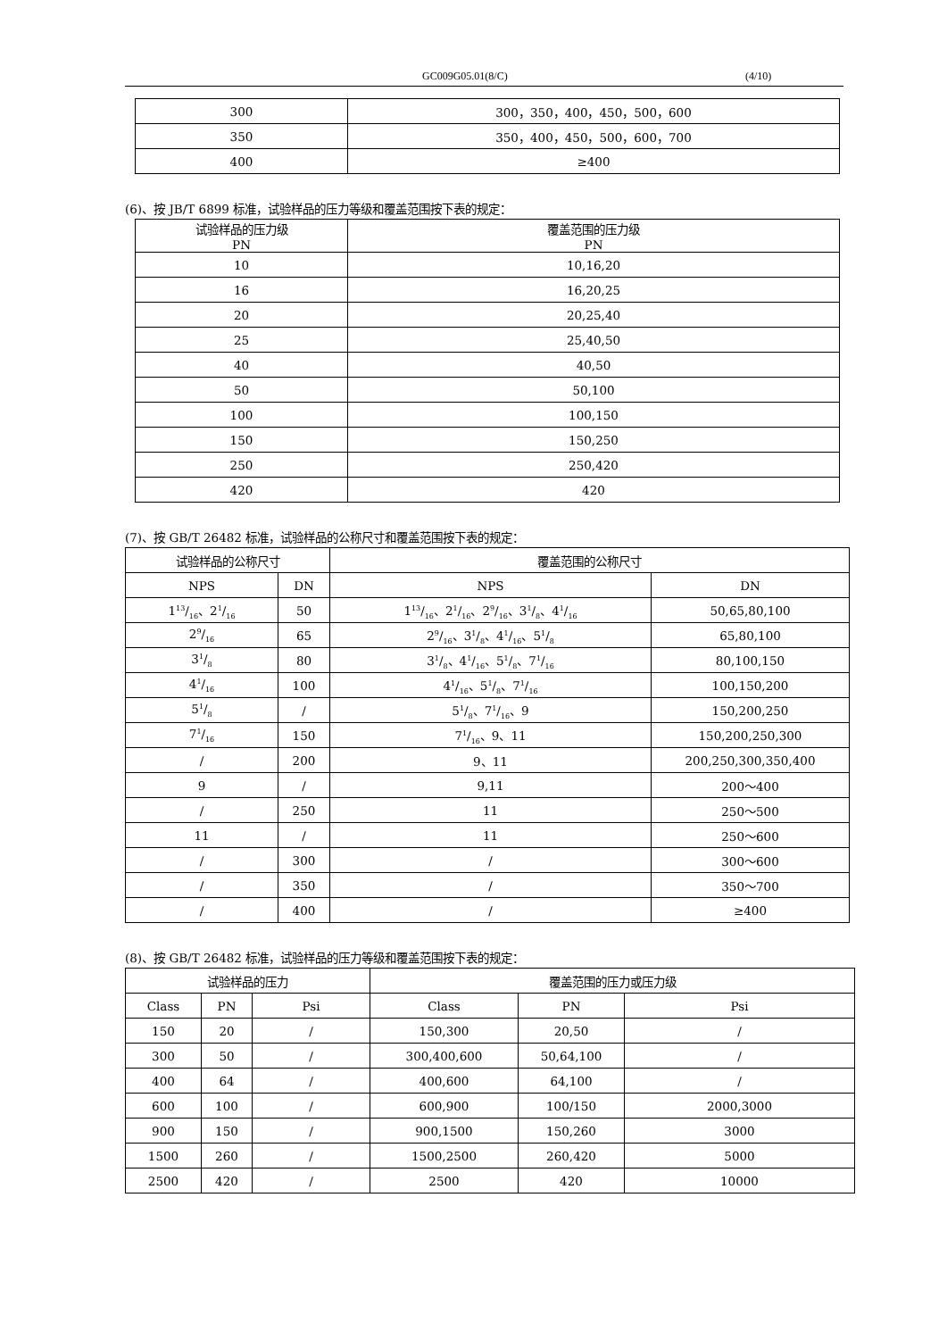GC009G05.01(8/C) (4/10)
| 300 | 300，350，400，450，500，600 |
| 350 | 350，400，450，500，600，700 |
| 400 | ≥400 |
(6)、按 JB/T 6899 标准，试验样品的压力等级和覆盖范围按下表的规定：
| 试验样品的压力级 PN | 覆盖范围的压力级 PN |
| --- | --- |
| 10 | 10,16,20 |
| 16 | 16,20,25 |
| 20 | 20,25,40 |
| 25 | 25,40,50 |
| 40 | 40,50 |
| 50 | 50,100 |
| 100 | 100,150 |
| 150 | 150,250 |
| 250 | 250,420 |
| 420 | 420 |
(7)、按 GB/T 26482 标准，试验样品的公称尺寸和覆盖范围按下表的规定：
| 试验样品的公称尺寸 | | 覆盖范围的公称尺寸 | |
| --- | --- | --- | --- |
| NPS | DN | NPS | DN |
| 113/16、21/16 | 50 | 113/16、21/16、29/16、31/8、41/16 | 50,65,80,100 |
| 29/16 | 65 | 29/16、31/8、41/16、51/8 | 65,80,100 |
| 31/8 | 80 | 31/8、41/16、51/8、71/16 | 80,100,150 |
| 41/16 | 100 | 41/16、51/8、71/16 | 100,150,200 |
| 51/8 | / | 51/8、71/16、9 | 150,200,250 |
| 71/16 | 150 | 71/16、9、11 | 150,200,250,300 |
| / | 200 | 9、11 | 200,250,300,350,400 |
| 9 | / | 9,11 | 200～400 |
| / | 250 | 11 | 250～500 |
| 11 | / | 11 | 250～600 |
| / | 300 | / | 300～600 |
| / | 350 | / | 350～700 |
| / | 400 | / | ≥400 |
(8)、按 GB/T 26482 标准，试验样品的压力等级和覆盖范围按下表的规定：
| 试验样品的压力 | | | 覆盖范围的压力或压力级 | | |
| --- | --- | --- | --- | --- | --- |
| Class | PN | Psi | Class | PN | Psi |
| 150 | 20 | / | 150,300 | 20,50 | / |
| 300 | 50 | / | 300,400,600 | 50,64,100 | / |
| 400 | 64 | / | 400,600 | 64,100 | / |
| 600 | 100 | / | 600,900 | 100/150 | 2000,3000 |
| 900 | 150 | / | 900,1500 | 150,260 | 3000 |
| 1500 | 260 | / | 1500,2500 | 260,420 | 5000 |
| 2500 | 420 | / | 2500 | 420 | 10000 |